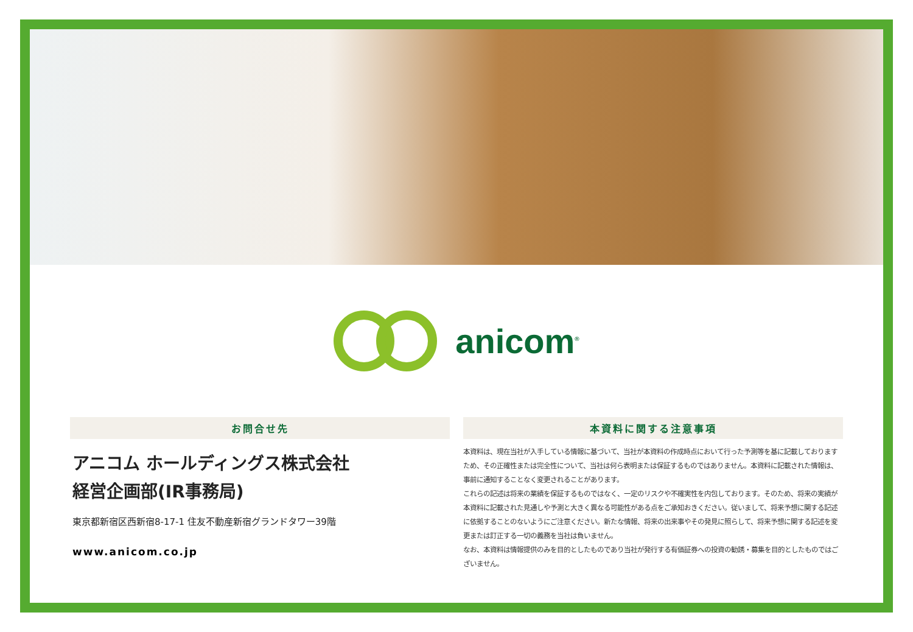anicom<sup>®</sup>
お問合せ先
アニコム ホールディングス株式会社
経営企画部(IR事務局)
東京都新宿区西新宿8-17-1 住友不動産新宿グランドタワー39階
www.anicom.co.jp
本資料に関する注意事項
本資料は、現在当社が入手している情報に基づいて、当社が本資料の作成時点において行った予測等を基に記載しておりますため、その正確性または完全性について、当社は何ら表明または保証するものではありません。本資料に記載された情報は、事前に通知することなく変更されることがあります。
これらの記述は将来の業績を保証するものではなく、一定のリスクや不確実性を内包しております。そのため、将来の実績が本資料に記載された見通しや予測と大きく異なる可能性がある点をご承知おきください。従いまして、将来予想に関する記述に依拠することのないようにご注意ください。新たな情報、将来の出来事やその発見に照らして、将来予想に関する記述を変更または訂正する一切の義務を当社は負いません。
なお、本資料は情報提供のみを目的としたものであり当社が発行する有価証券への投資の勧誘・募集を目的としたものではございません。